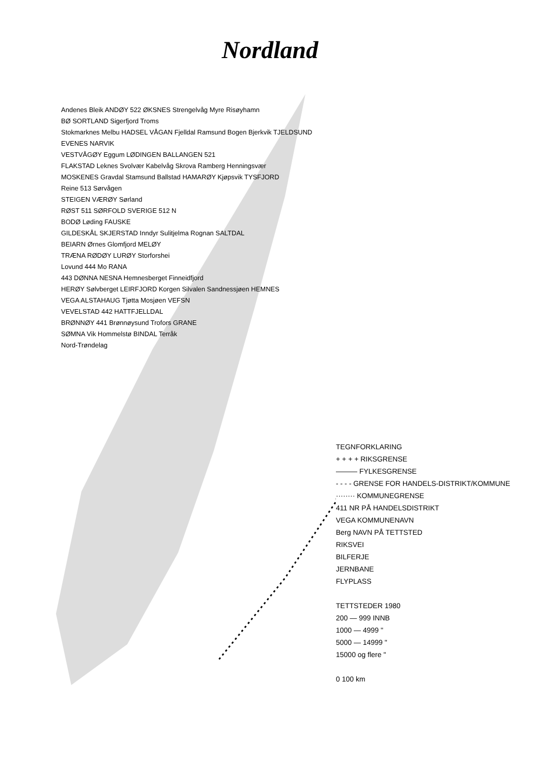Nordland
Andenes Bleik ANDØY 522 ØKSNES Strengelvåg Myre Risøyhamn
BØ SORTLAND Sigerfjord Troms
Stokmarknes Melbu HADSEL VÅGAN Fjelldal Ramsund Bogen Bjerkvik TJELDSUND EVENES NARVIK
VESTVÅGØY Eggum LØDINGEN BALLANGEN 521
FLAKSTAD Leknes Svolvær Kabelvåg Skrova Ramberg Henningsvær
MOSKENES Gravdal Stamsund Ballstad HAMARØY Kjøpsvik TYSFJORD
Reine 513 Sørvågen
STEIGEN VÆRØY Sørland
RØST 511 SØRFOLD SVERIGE 512 N
BODØ Løding FAUSKE
GILDESKÅL SKJERSTAD Inndyr Sulitjelma Rognan SALTDAL
BEIARN Ørnes Glomfjord MELØY
TRÆNA RØDØY LURØY Storforshei
Lovund 444 Mo RANA
443 DØNNA NESNA Hemnesberget Finneidfjord
HERØY Sølvberget LEIRFJORD Korgen Silvalen Sandnessjøen HEMNES
VEGA ALSTAHAUG Tjøtta Mosjøen VEFSN
VEVELSTAD 442 HATTFJELLDAL
BRØNNØY 441 Brønnøysund Trofors GRANE
SØMNA Vik Hommelstø BINDAL Terråk
Nord-Trøndelag
TEGNFORKLARING
+ + + + RIKSGRENSE
——— FYLKESGRENSE
- - - - GRENSE FOR HANDELS-DISTRIKT/KOMMUNE
········ KOMMUNEGRENSE
411 NR PÅ HANDELSDISTRIKT
VEGA KOMMUNENAVN
Berg NAVN PÅ TETTSTED
RIKSVEI
BILFERJE
JERNBANE
FLYPLASS
TETTSTEDER 1980
200 — 999 INNB
1000 — 4999 "
5000 — 14999 "
15000 og flere "
0 100 km